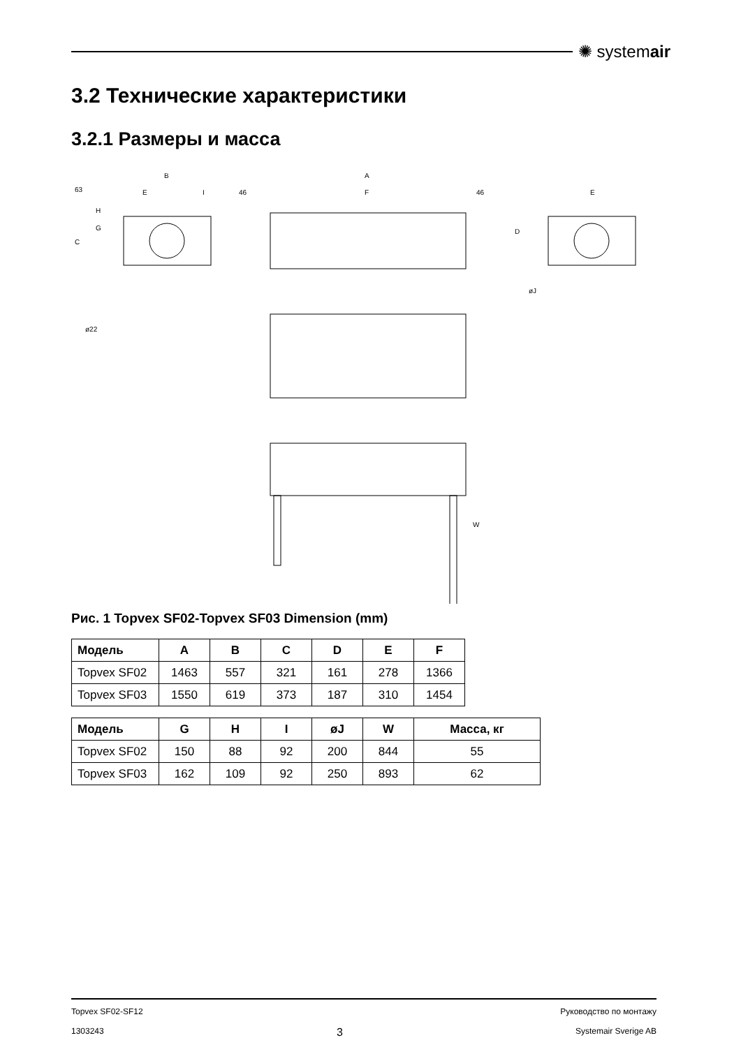✺ systemair
3.2 Технические характеристики
3.2.1 Размеры и масса
B
A
E
I
46
F
46
E
ø22
øJ
C
G
H
63
D
W
Рис. 1 Topvex SF02-Topvex SF03 Dimension (mm)
| Модель | A | B | C | D | E | F |
| --- | --- | --- | --- | --- | --- | --- |
| Topvex SF02 | 1463 | 557 | 321 | 161 | 278 | 1366 |
| Topvex SF03 | 1550 | 619 | 373 | 187 | 310 | 1454 |
| Модель | G | H | I | øJ | W | Масса, кг |
| --- | --- | --- | --- | --- | --- | --- |
| Topvex SF02 | 150 | 88 | 92 | 200 | 844 | 55 |
| Topvex SF03 | 162 | 109 | 92 | 250 | 893 | 62 |
Topvex SF02-SF12 Руководство по монтажу
1303243 3 Systemair Sverige AB